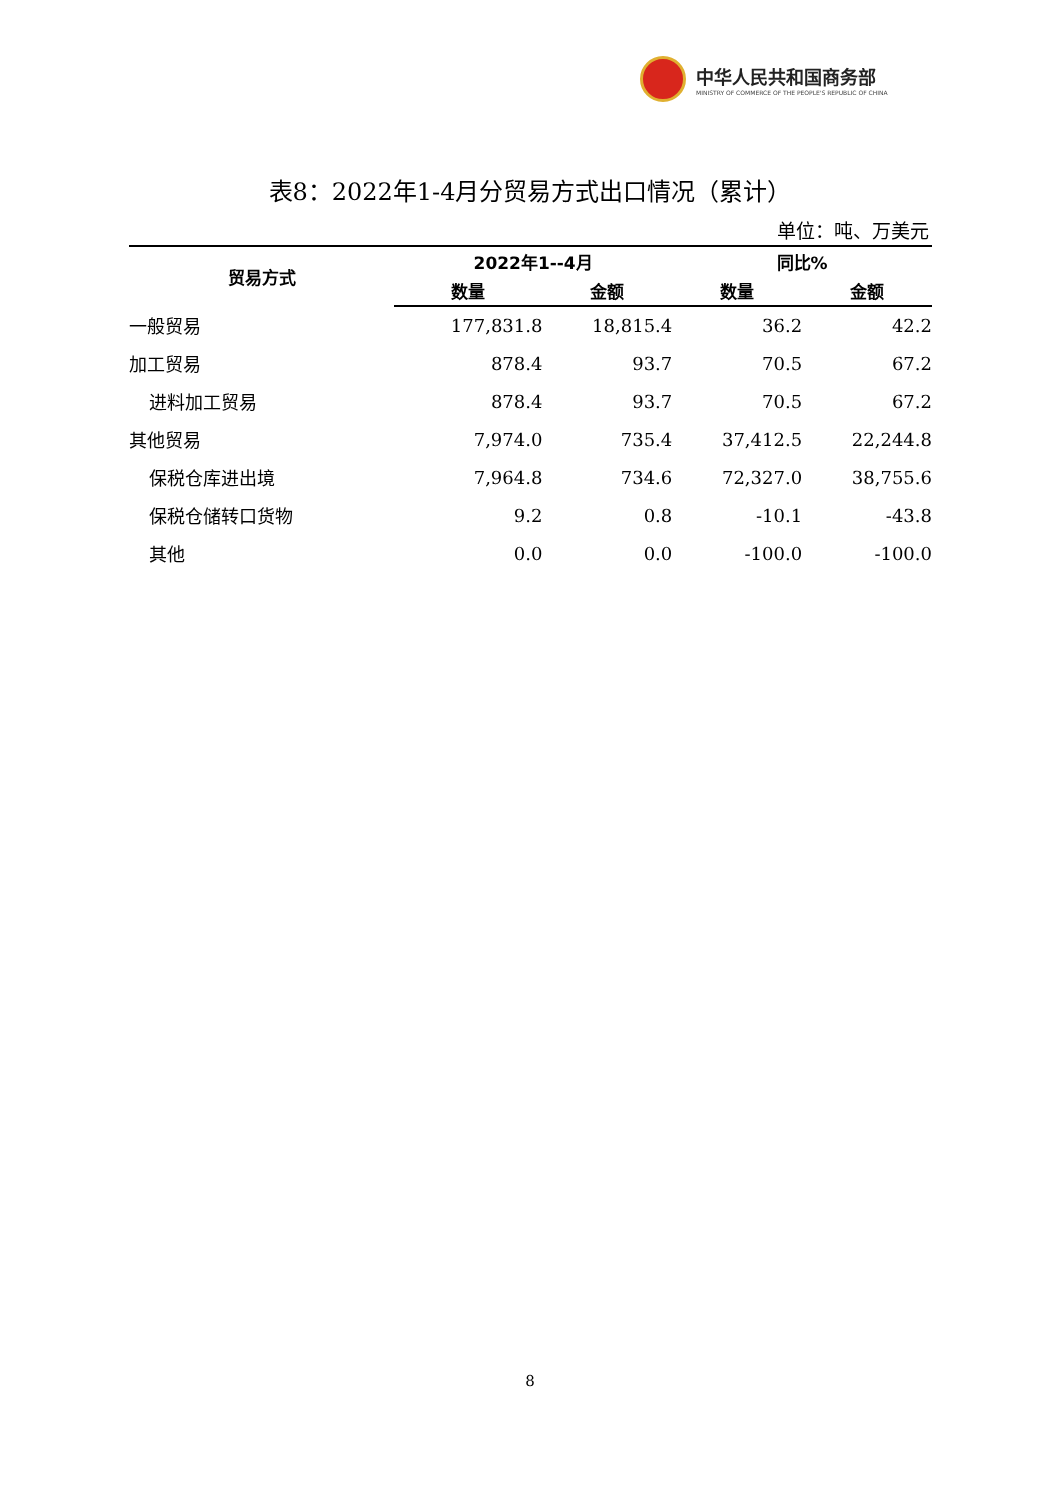中华人民共和国商务部
MINISTRY OF COMMERCE OF THE PEOPLE'S REPUBLIC OF CHINA
表8：2022年1-4月分贸易方式出口情况（累计）
单位：吨、万美元
| 贸易方式 | 2022年1--4月 | | 同比% | |
| --- | --- | --- | --- | --- |
| | 数量 | 金额 | 数量 | 金额 |
| 一般贸易 | 177,831.8 | 18,815.4 | 36.2 | 42.2 |
| 加工贸易 | 878.4 | 93.7 | 70.5 | 67.2 |
| 进料加工贸易 | 878.4 | 93.7 | 70.5 | 67.2 |
| 其他贸易 | 7,974.0 | 735.4 | 37,412.5 | 22,244.8 |
| 保税仓库进出境 | 7,964.8 | 734.6 | 72,327.0 | 38,755.6 |
| 保税仓储转口货物 | 9.2 | 0.8 | -10.1 | -43.8 |
| 其他 | 0.0 | 0.0 | -100.0 | -100.0 |
8